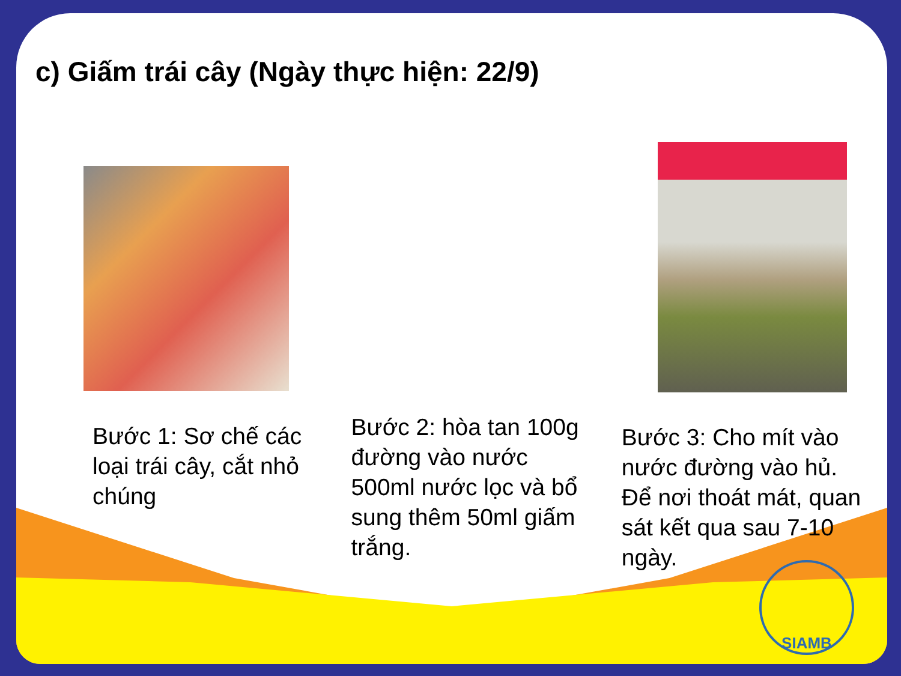c) Giấm trái cây (Ngày thực hiện: 22/9)
Bước 1: Sơ chế các loại trái cây, cắt nhỏ chúng
Bước 2: hòa tan 100g đường vào nước 500ml nước lọc và bổ sung thêm 50ml giấm trắng.
Bước 3: Cho mít vào nước đường vào hủ. Để nơi thoát mát, quan sát kết qua sau 7-10 ngày.
SIAMB